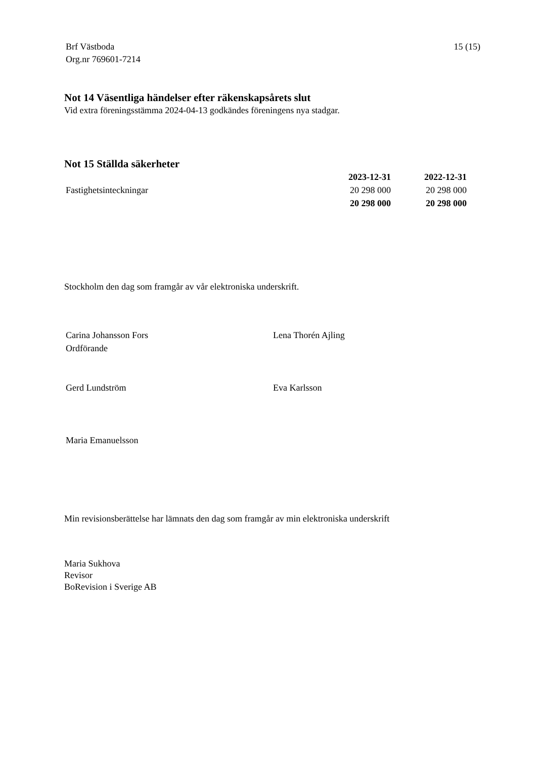Brf Västboda
Org.nr 769601-7214
15 (15)
Not 14 Väsentliga händelser efter räkenskapsårets slut
Vid extra föreningsstämma 2024-04-13 godkändes föreningens nya stadgar.
Not 15 Ställda säkerheter
| | 2023-12-31 | 2022-12-31 |
| Fastighetsinteckningar | 20 298 000 | 20 298 000 |
| | 20 298 000 | 20 298 000 |
Stockholm den dag som framgår av vår elektroniska underskrift.
Carina Johansson Fors
Ordförande
Lena Thorén Ajling
Gerd Lundström Eva Karlsson
Maria Emanuelsson
Min revisionsberättelse har lämnats den dag som framgår av min elektroniska underskrift
Maria Sukhova
Revisor
BoRevision i Sverige AB